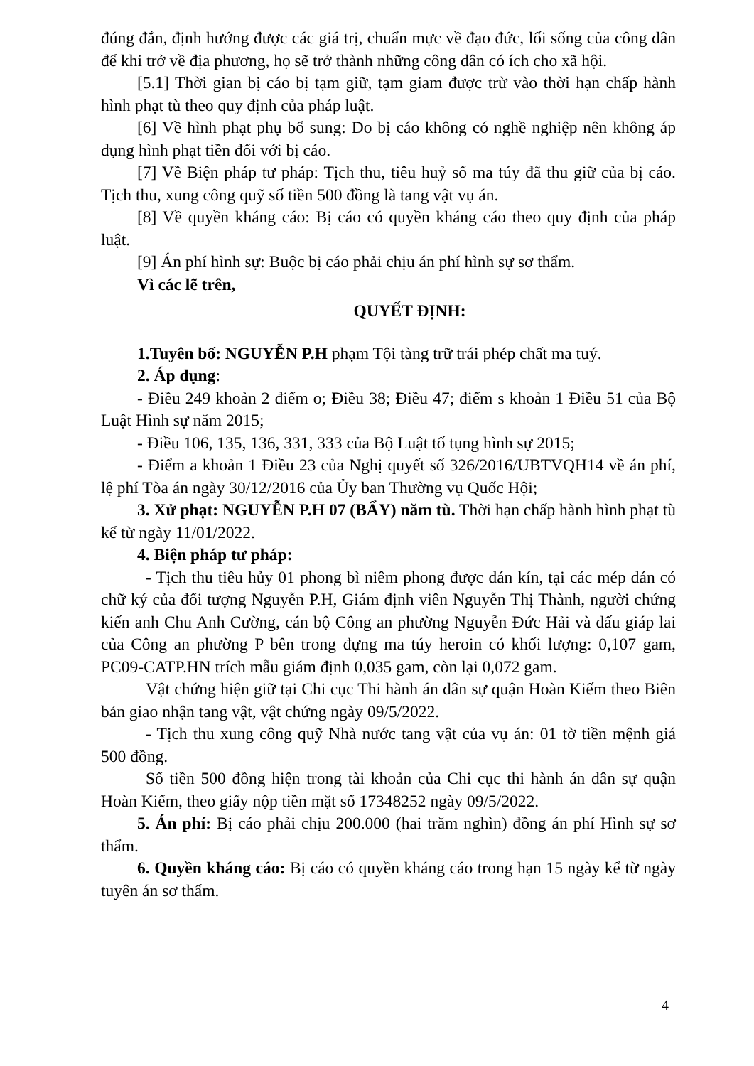đúng đắn, định hướng được các giá trị, chuẩn mực về đạo đức, lối sống của công dân để khi trở về địa phương, họ sẽ trở thành những công dân có ích cho xã hội.
[5.1] Thời gian bị cáo bị tạm giữ, tạm giam được trừ vào thời hạn chấp hành hình phạt tù theo quy định của pháp luật.
[6] Về hình phạt phụ bổ sung: Do bị cáo không có nghề nghiệp nên không áp dụng hình phạt tiền đối với bị cáo.
[7] Về Biện pháp tư pháp: Tịch thu, tiêu huỷ số ma túy đã thu giữ của bị cáo. Tịch thu, xung công quỹ số tiền 500 đồng là tang vật vụ án.
[8] Về quyền kháng cáo: Bị cáo có quyền kháng cáo theo quy định của pháp luật.
[9] Án phí hình sự: Buộc bị cáo phải chịu án phí hình sự sơ thẩm.
Vì các lẽ trên,
QUYẾT ĐỊNH:
1.Tuyên bố: NGUYỄN P.H phạm Tội tàng trữ trái phép chất ma tuý.
2. Áp dụng:
- Điều 249 khoản 2 điểm o; Điều 38; Điều 47; điểm s khoản 1 Điều 51 của Bộ Luật Hình sự năm 2015;
- Điều 106, 135, 136, 331, 333 của Bộ Luật tố tụng hình sự 2015;
- Điểm a khoản 1 Điều 23 của Nghị quyết số 326/2016/UBTVQH14 về án phí, lệ phí Tòa án ngày 30/12/2016 của Ủy ban Thường vụ Quốc Hội;
3. Xử phạt: NGUYỄN P.H 07 (BẨY) năm tù. Thời hạn chấp hành hình phạt tù kể từ ngày 11/01/2022.
4. Biện pháp tư pháp:
- Tịch thu tiêu hủy 01 phong bì niêm phong được dán kín, tại các mép dán có chữ ký của đối tượng Nguyễn P.H, Giám định viên Nguyễn Thị Thành, người chứng kiến anh Chu Anh Cường, cán bộ Công an phường Nguyễn Đức Hải và dấu giáp lai của Công an phường P bên trong đựng ma túy heroin có khối lượng: 0,107 gam, PC09-CATP.HN trích mẫu giám định 0,035 gam, còn lại 0,072 gam.
Vật chứng hiện giữ tại Chi cục Thi hành án dân sự quận Hoàn Kiếm theo Biên bản giao nhận tang vật, vật chứng ngày 09/5/2022.
- Tịch thu xung công quỹ Nhà nước tang vật của vụ án: 01 tờ tiền mệnh giá 500 đồng.
Số tiền 500 đồng hiện trong tài khoản của Chi cục thi hành án dân sự quận Hoàn Kiếm, theo giấy nộp tiền mặt số 17348252 ngày 09/5/2022.
5. Án phí: Bị cáo phải chịu 200.000 (hai trăm nghìn) đồng án phí Hình sự sơ thẩm.
6. Quyền kháng cáo: Bị cáo có quyền kháng cáo trong hạn 15 ngày kể từ ngày tuyên án sơ thẩm.
4